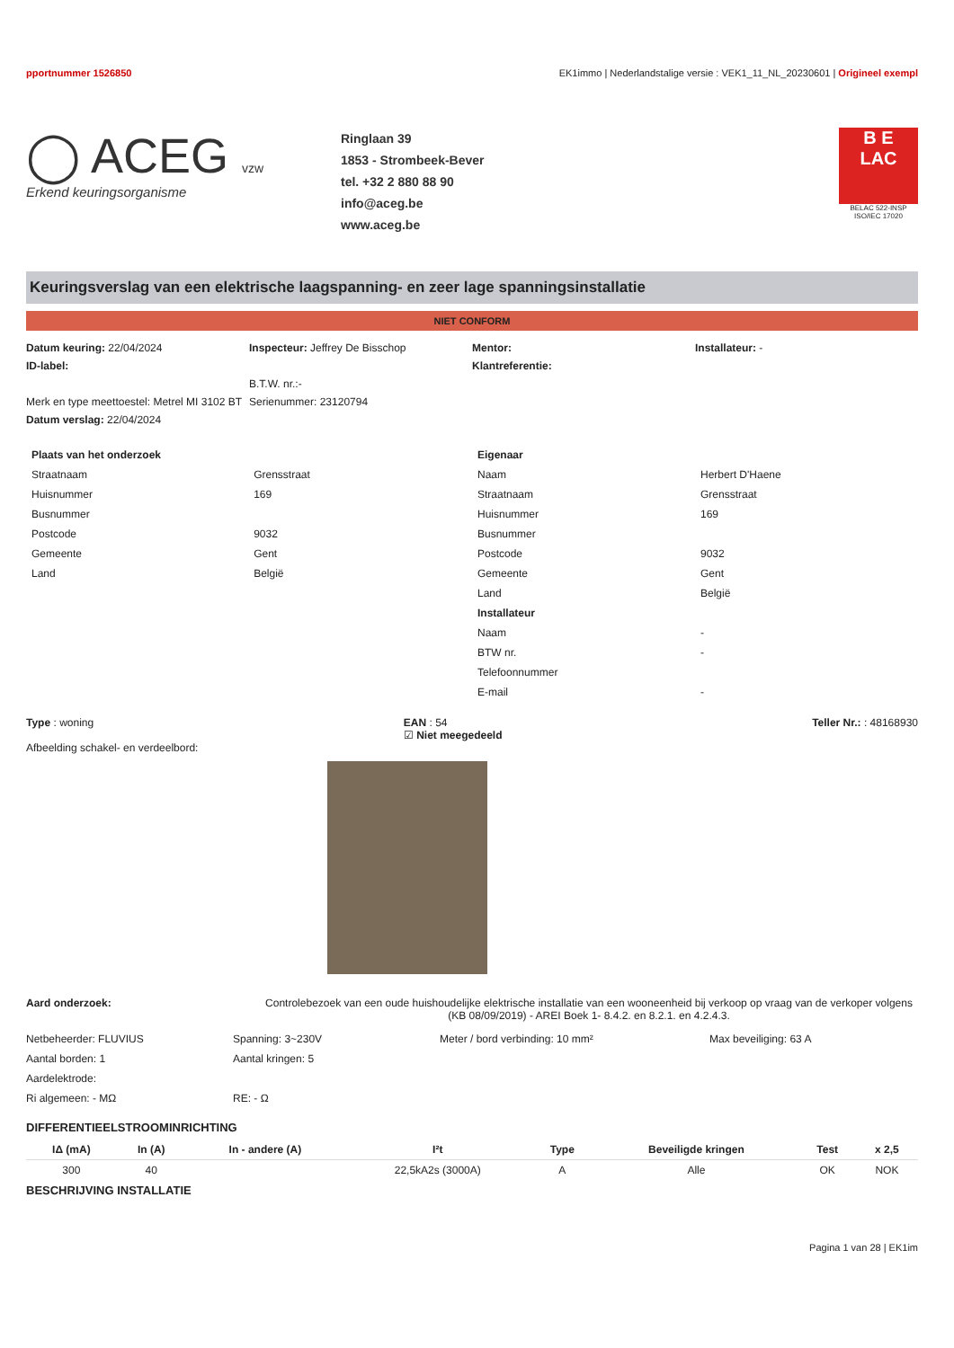pportnummer 1526850 EK1immo | Nederlandstalige versie : VEK1_11_NL_20230601 | Origineel exempl
◯ ACEG vzw
Erkend keuringsorganisme
Ringlaan 39
1853 - Strombeek-Bever
tel. +32 2 880 88 90
info@aceg.be
www.aceg.be
B E
LAC
BELAC 522-INSP
ISO/IEC 17020
Keuringsverslag van een elektrische laagspanning- en zeer lage spanningsinstallatie
NIET CONFORM
Datum keuring: 22/04/2024
Inspecteur: Jeffrey De Bisschop
Mentor:
Installateur: -
ID-label:
Klantreferentie:
B.T.W. nr.:-
Merk en type meettoestel: Metrel MI 3102 BT
Serienummer: 23120794
Datum verslag: 22/04/2024
| Plaats van het onderzoek | |
| Straatnaam | Grensstraat |
| Huisnummer | 169 |
| Busnummer | |
| Postcode | 9032 |
| Gemeente | Gent |
| Land | België |
| Eigenaar | |
| Naam | Herbert D'Haene |
| Straatnaam | Grensstraat |
| Huisnummer | 169 |
| Busnummer | |
| Postcode | 9032 |
| Gemeente | Gent |
| Land | België |
| Installateur | |
| Naam | - |
| BTW nr. | - |
| Telefoonnummer | |
| E-mail | - |
Type : woning EAN : 54
☑ Niet meegedeeld Teller Nr.: : 48168930
Afbeelding schakel- en verdeelbord:
Aard onderzoek: Controlebezoek van een oude huishoudelijke elektrische installatie van een wooneenheid bij verkoop op vraag van de verkoper volgens (KB 08/09/2019) - AREI Boek 1- 8.4.2. en 8.2.1. en 4.2.4.3.
Netbeheerder: FLUVIUS
Spanning: 3~230V
Meter / bord verbinding: 10 mm²
Max beveiliging: 63 A
Aantal borden: 1
Aantal kringen: 5
Aardelektrode:
Ri algemeen: - MΩ
RE: - Ω
DIFFERENTIEELSTROOMINRICHTING
| IΔ (mA) | In (A) | In - andere (A) | I²t | Type | Beveiligde kringen | Test | x 2,5 |
| --- | --- | --- | --- | --- | --- | --- | --- |
| 300 | 40 | | 22,5kA2s (3000A) | A | Alle | OK | NOK |
BESCHRIJVING INSTALLATIE
Pagina 1 van 28 | EK1im